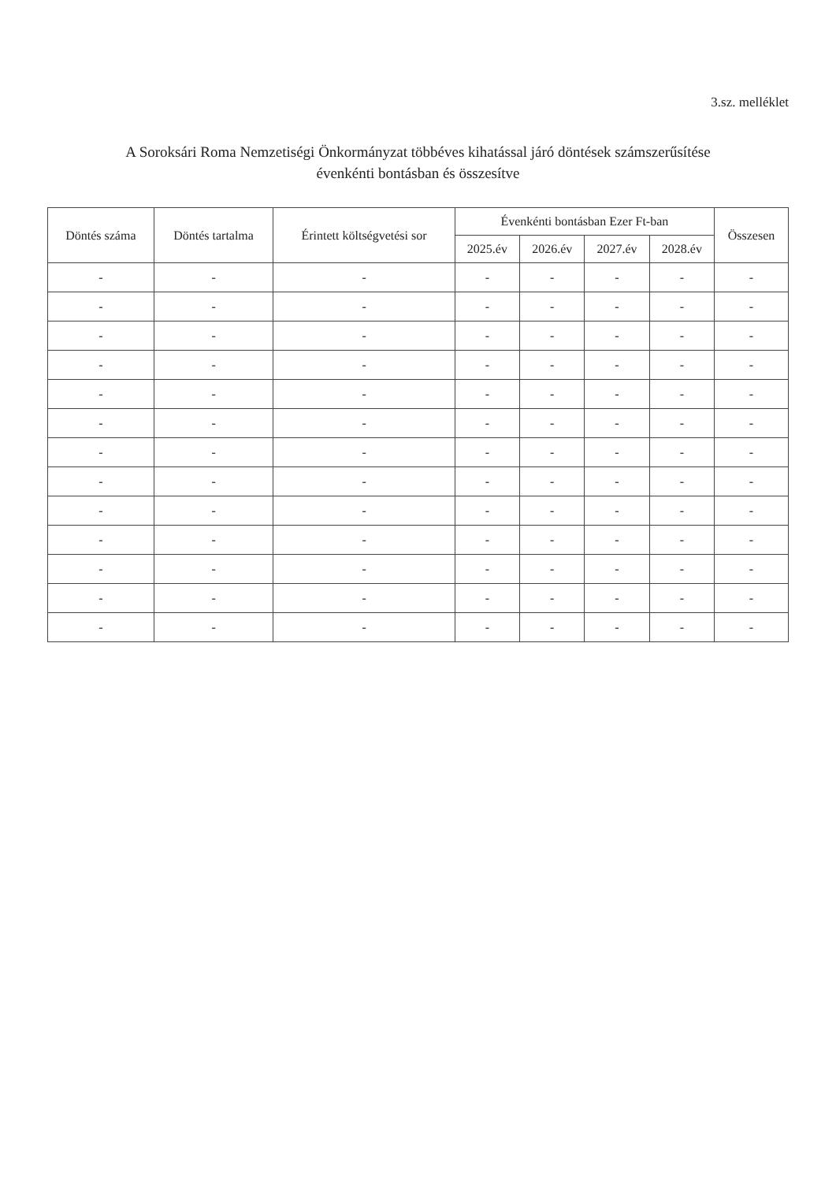3.sz. melléklet
A Soroksári Roma Nemzetiségi Önkormányzat többéves kihatással járó döntések számszerűsítése
évenkénti bontásban és összesítve
| Döntés száma | Döntés tartalma | Érintett költségvetési sor | Évenkénti bontásban Ezer Ft-ban | | | | Összesen |
| --- | --- | --- | --- | --- | --- | --- | --- |
| | | | 2025.év | 2026.év | 2027.év | 2028.év | |
| - | - | - | - | - | - | - | - |
| - | - | - | - | - | - | - | - |
| - | - | - | - | - | - | - | - |
| - | - | - | - | - | - | - | - |
| - | - | - | - | - | - | - | - |
| - | - | - | - | - | - | - | - |
| - | - | - | - | - | - | - | - |
| - | - | - | - | - | - | - | - |
| - | - | - | - | - | - | - | - |
| - | - | - | - | - | - | - | - |
| - | - | - | - | - | - | - | - |
| - | - | - | - | - | - | - | - |
| - | - | - | - | - | - | - | - |